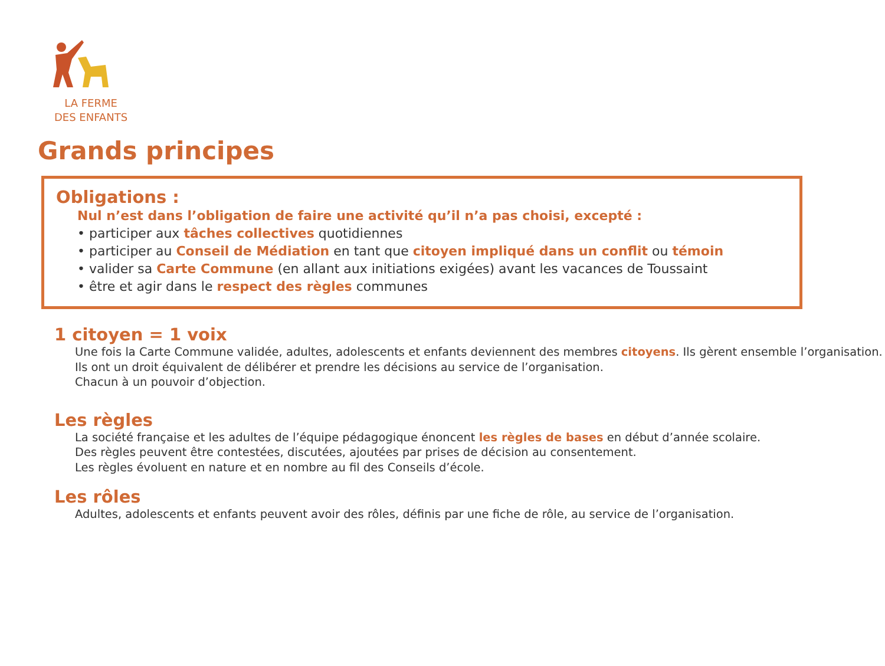LA FERME
DES ENFANTS
Grands principes
Obligations :
Nul n’est dans l’obligation de faire une activité qu’il n’a pas choisi, excepté :
• participer aux tâches collectives quotidiennes
• participer au Conseil de Médiation en tant que citoyen impliqué dans un conflit ou témoin
• valider sa Carte Commune (en allant aux initiations exigées) avant les vacances de Toussaint
• être et agir dans le respect des règles communes
1 citoyen = 1 voix
Une fois la Carte Commune validée, adultes, adolescents et enfants deviennent des membres citoyens. Ils gèrent ensemble l’organisation.
Ils ont un droit équivalent de délibérer et prendre les décisions au service de l’organisation.
Chacun à un pouvoir d’objection.
Les règles
La société française et les adultes de l’équipe pédagogique énoncent les règles de bases en début d’année scolaire.
Des règles peuvent être contestées, discutées, ajoutées par prises de décision au consentement.
Les règles évoluent en nature et en nombre au fil des Conseils d’école.
Les rôles
Adultes, adolescents et enfants peuvent avoir des rôles, définis par une fiche de rôle, au service de l’organisation.